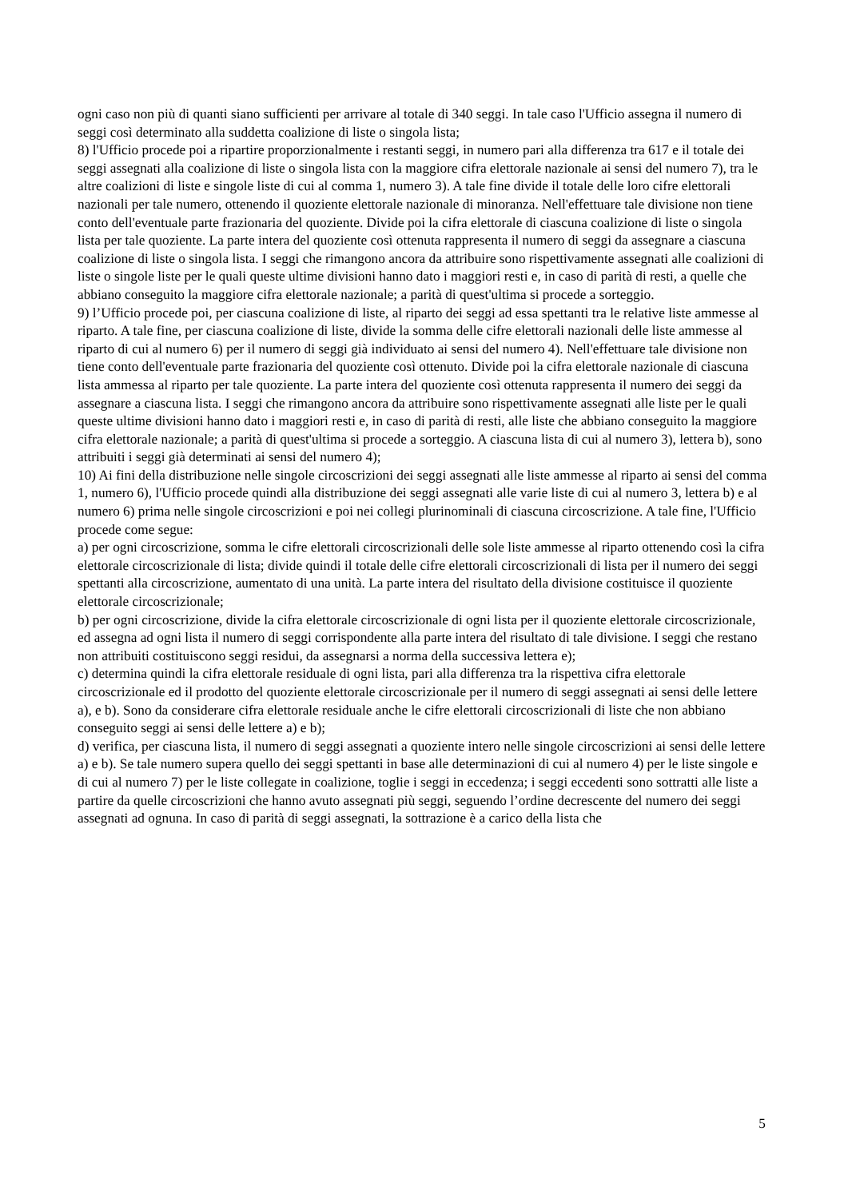ogni caso non più di quanti siano sufficienti per arrivare al totale di 340 seggi. In tale caso l'Ufficio assegna il numero di seggi così determinato alla suddetta coalizione di liste o singola lista;
8) l'Ufficio procede poi a ripartire proporzionalmente i restanti seggi, in numero pari alla differenza tra 617 e il totale dei seggi assegnati alla coalizione di liste o singola lista con la maggiore cifra elettorale nazionale ai sensi del numero 7), tra le altre coalizioni di liste e singole liste di cui al comma 1, numero 3). A tale fine divide il totale delle loro cifre elettorali nazionali per tale numero, ottenendo il quoziente elettorale nazionale di minoranza. Nell'effettuare tale divisione non tiene conto dell'eventuale parte frazionaria del quoziente. Divide poi la cifra elettorale di ciascuna coalizione di liste o singola lista per tale quoziente. La parte intera del quoziente così ottenuta rappresenta il numero di seggi da assegnare a ciascuna coalizione di liste o singola lista. I seggi che rimangono ancora da attribuire sono rispettivamente assegnati alle coalizioni di liste o singole liste per le quali queste ultime divisioni hanno dato i maggiori resti e, in caso di parità di resti, a quelle che abbiano conseguito la maggiore cifra elettorale nazionale; a parità di quest'ultima si procede a sorteggio.
9) l’Ufficio procede poi, per ciascuna coalizione di liste, al riparto dei seggi ad essa spettanti tra le relative liste ammesse al riparto. A tale fine, per ciascuna coalizione di liste, divide la somma delle cifre elettorali nazionali delle liste ammesse al riparto di cui al numero 6) per il numero di seggi già individuato ai sensi del numero 4). Nell'effettuare tale divisione non tiene conto dell'eventuale parte frazionaria del quoziente così ottenuto. Divide poi la cifra elettorale nazionale di ciascuna lista ammessa al riparto per tale quoziente. La parte intera del quoziente così ottenuta rappresenta il numero dei seggi da assegnare a ciascuna lista. I seggi che rimangono ancora da attribuire sono rispettivamente assegnati alle liste per le quali queste ultime divisioni hanno dato i maggiori resti e, in caso di parità di resti, alle liste che abbiano conseguito la maggiore cifra elettorale nazionale; a parità di quest'ultima si procede a sorteggio. A ciascuna lista di cui al numero 3), lettera b), sono attribuiti i seggi già determinati ai sensi del numero 4);
10) Ai fini della distribuzione nelle singole circoscrizioni dei seggi assegnati alle liste ammesse al riparto ai sensi del comma 1, numero 6), l'Ufficio procede quindi alla distribuzione dei seggi assegnati alle varie liste di cui al numero 3, lettera b) e al numero 6) prima nelle singole circoscrizioni e poi nei collegi plurinominali di ciascuna circoscrizione. A tale fine, l'Ufficio procede come segue:
a) per ogni circoscrizione, somma le cifre elettorali circoscrizionali delle sole liste ammesse al riparto ottenendo così la cifra elettorale circoscrizionale di lista; divide quindi il totale delle cifre elettorali circoscrizionali di lista per il numero dei seggi spettanti alla circoscrizione, aumentato di una unità. La parte intera del risultato della divisione costituisce il quoziente elettorale circoscrizionale;
b) per ogni circoscrizione, divide la cifra elettorale circoscrizionale di ogni lista per il quoziente elettorale circoscrizionale, ed assegna ad ogni lista il numero di seggi corrispondente alla parte intera del risultato di tale divisione. I seggi che restano non attribuiti costituiscono seggi residui, da assegnarsi a norma della successiva lettera e);
c) determina quindi la cifra elettorale residuale di ogni lista, pari alla differenza tra la rispettiva cifra elettorale circoscrizionale ed il prodotto del quoziente elettorale circoscrizionale per il numero di seggi assegnati ai sensi delle lettere a), e b). Sono da considerare cifra elettorale residuale anche le cifre elettorali circoscrizionali di liste che non abbiano conseguito seggi ai sensi delle lettere a) e b);
d) verifica, per ciascuna lista, il numero di seggi assegnati a quoziente intero nelle singole circoscrizioni ai sensi delle lettere a) e b). Se tale numero supera quello dei seggi spettanti in base alle determinazioni di cui al numero 4) per le liste singole e di cui al numero 7) per le liste collegate in coalizione, toglie i seggi in eccedenza; i seggi eccedenti sono sottratti alle liste a partire da quelle circoscrizioni che hanno avuto assegnati più seggi, seguendo l’ordine decrescente del numero dei seggi assegnati ad ognuna. In caso di parità di seggi assegnati, la sottrazione è a carico della lista che
5